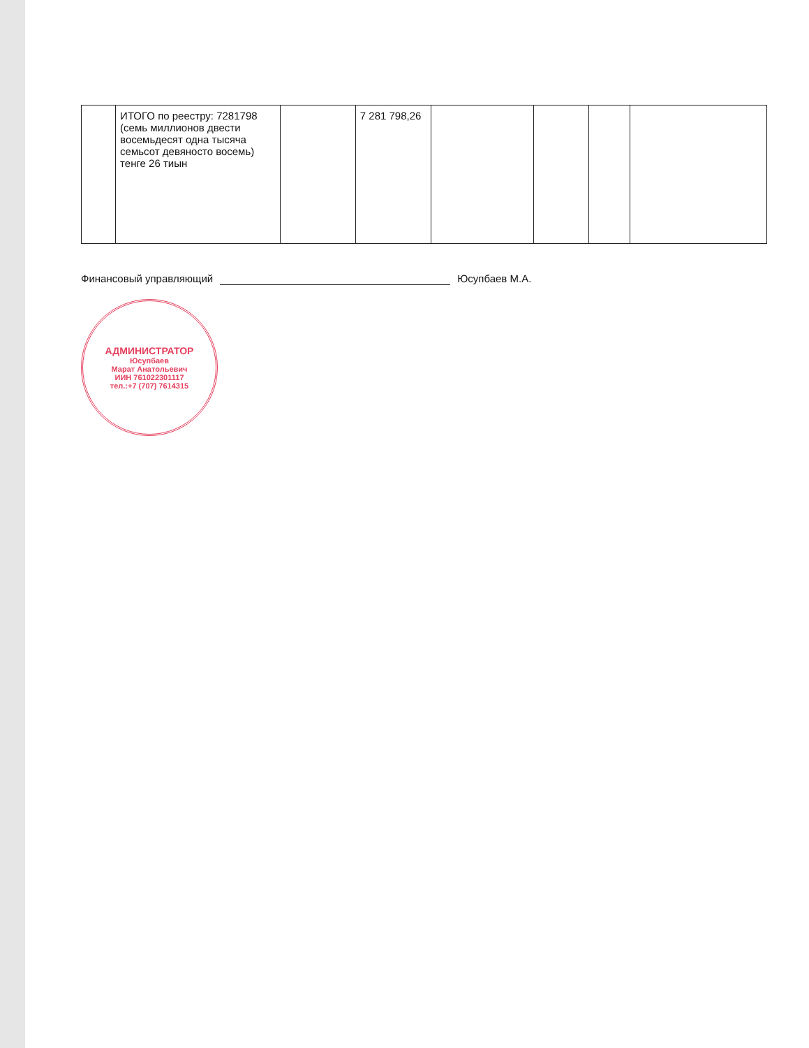| | ИТОГО по реестру: 7281798 (семь миллионов двести восемьдесят одна тысяча семьсот девяносто восемь) тенге 26 тиын | | 7 281 798,26 | | | | |
Финансовый управляющий Юсупбаев М.А.
АДМИНИСТРАТОР
Юсупбаев
Марат Анатольевич
ИИН 761022301117
тел.:+7 (707) 7614315